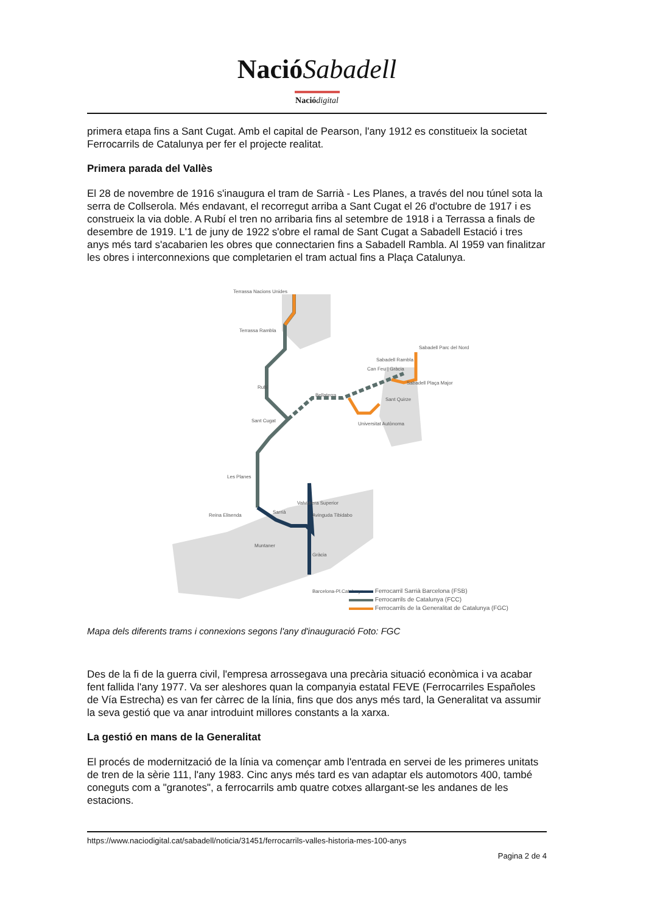NacióSabadell
Naciódigital
primera etapa fins a Sant Cugat. Amb el capital de Pearson, l'any 1912 es constitueix la societat Ferrocarrils de Catalunya per fer el projecte realitat.
Primera parada del Vallès
El 28 de novembre de 1916 s'inaugura el tram de Sarrià - Les Planes, a través del nou túnel sota la serra de Collserola. Més endavant, el recorregut arriba a Sant Cugat el 26 d'octubre de 1917 i es construeix la via doble. A Rubí el tren no arribaria fins al setembre de 1918 i a Terrassa a finals de desembre de 1919. L'1 de juny de 1922 s'obre el ramal de Sant Cugat a Sabadell Estació i tres anys més tard s'acabarien les obres que connectarien fins a Sabadell Rambla. Al 1959 van finalitzar les obres i interconnexions que completarien el tram actual fins a Plaça Catalunya.
Terrassa Nacions Unides
Terrassa Rambla
Rubí
Sant Cugat
Les Planes
Valvidrera Superior
Reina Elisenda
Sarrià
Avinguda Tibidabo
Muntaner
Gràcia
Barcelona-Pl.Catalunya
Bellaterra
Universitat Autònoma
Sant Quirze
Sabadell Rambla
Can Feu | Gràcia
Sabadell Parc del Nord
Sabadell Plaça Major
Ferrocarril Sarrià Barcelona (FSB)
Ferrocarrils de Catalunya (FCC)
Ferrocarrils de la Generalitat de Catalunya (FGC)
Mapa dels diferents trams i connexions segons l'any d'inauguració Foto: FGC
Des de la fi de la guerra civil, l'empresa arrossegava una precària situació econòmica i va acabar fent fallida l'any 1977. Va ser aleshores quan la companyia estatal FEVE (Ferrocarriles Españoles de Vía Estrecha) es van fer càrrec de la línia, fins que dos anys més tard, la Generalitat va assumir la seva gestió que va anar introduint millores constants a la xarxa.
La gestió en mans de la Generalitat
El procés de modernització de la línia va començar amb l'entrada en servei de les primeres unitats de tren de la sèrie 111, l'any 1983. Cinc anys més tard es van adaptar els automotors 400, també coneguts com a "granotes", a ferrocarrils amb quatre cotxes allargant-se les andanes de les estacions.
https://www.naciodigital.cat/sabadell/noticia/31451/ferrocarrils-valles-historia-mes-100-anys
Pagina 2 de 4